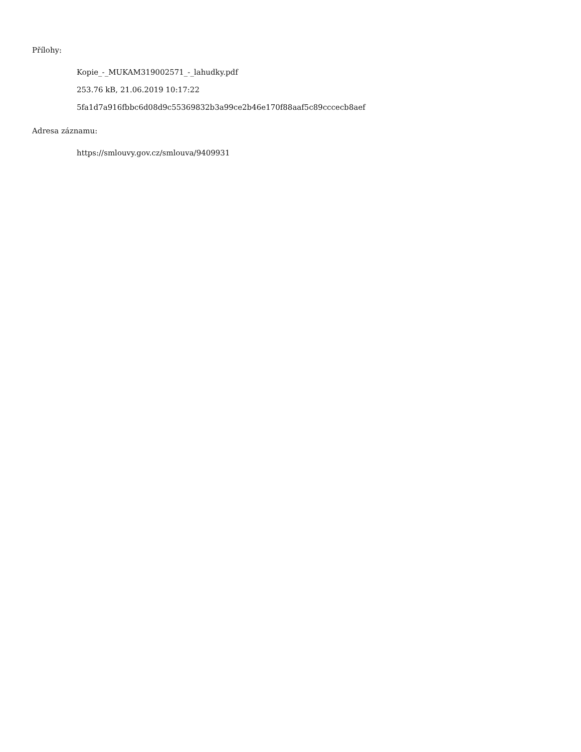Přílohy:
Kopie_-_MUKAM319002571_-_lahudky.pdf
253.76 kB, 21.06.2019 10:17:22
5fa1d7a916fbbc6d08d9c55369832b3a99ce2b46e170f88aaf5c89cccecb8aef
Adresa záznamu:
https://smlouvy.gov.cz/smlouva/9409931